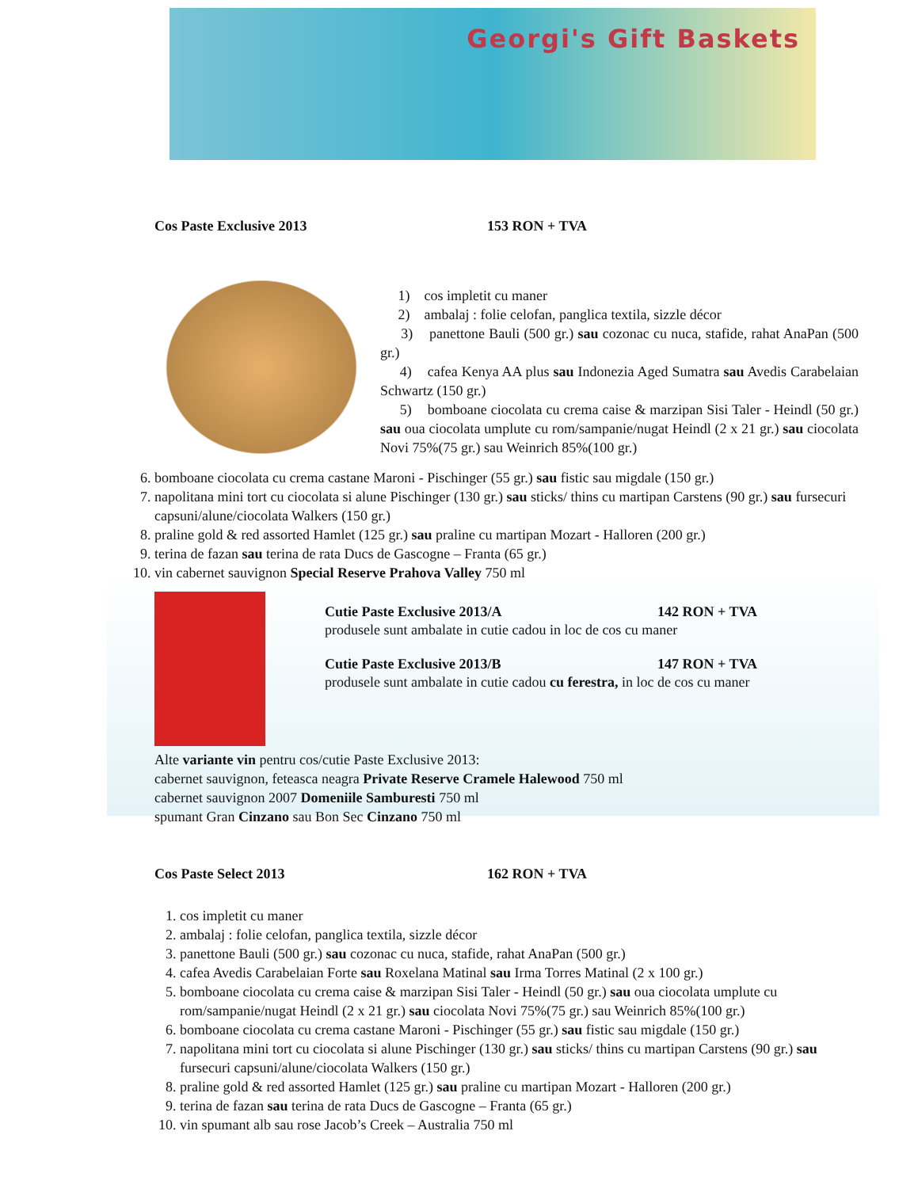Georgi's Gift Baskets
Cos Paste Exclusive 2013 153 RON + TVA
1) cos impletit cu maner
2) ambalaj : folie celofan, panglica textila, sizzle décor
3) panettone Bauli (500 gr.) sau cozonac cu nuca, stafide, rahat AnaPan (500 gr.)
4) cafea Kenya AA plus sau Indonezia Aged Sumatra sau Avedis Carabelaian Schwartz (150 gr.)
5) bomboane ciocolata cu crema caise & marzipan Sisi Taler - Heindl (50 gr.) sau oua ciocolata umplute cu rom/sampanie/nugat Heindl (2 x 21 gr.) sau ciocolata Novi 75%(75 gr.) sau Weinrich 85%(100 gr.)
6. bomboane ciocolata cu crema castane Maroni - Pischinger (55 gr.) sau fistic sau migdale (150 gr.)
7. napolitana mini tort cu ciocolata si alune Pischinger (130 gr.) sau sticks/ thins cu martipan Carstens (90 gr.) sau fursecuri capsuni/alune/ciocolata Walkers (150 gr.)
8. praline gold & red assorted Hamlet (125 gr.) sau praline cu martipan Mozart - Halloren (200 gr.)
9. terina de fazan sau terina de rata Ducs de Gascogne – Franta (65 gr.)
10. vin cabernet sauvignon Special Reserve Prahova Valley 750 ml
Cutie Paste Exclusive 2013/A 142 RON + TVA
produsele sunt ambalate in cutie cadou in loc de cos cu maner
Cutie Paste Exclusive 2013/B 147 RON + TVA
produsele sunt ambalate in cutie cadou cu ferestra, in loc de cos cu maner
Alte variante vin pentru cos/cutie Paste Exclusive 2013:
cabernet sauvignon, feteasca neagra Private Reserve Cramele Halewood 750 ml
cabernet sauvignon 2007 Domeniile Samburesti 750 ml
spumant Gran Cinzano sau Bon Sec Cinzano 750 ml
Cos Paste Select 2013 162 RON + TVA
1. cos impletit cu maner
2. ambalaj : folie celofan, panglica textila, sizzle décor
3. panettone Bauli (500 gr.) sau cozonac cu nuca, stafide, rahat AnaPan (500 gr.)
4. cafea Avedis Carabelaian Forte sau Roxelana Matinal sau Irma Torres Matinal (2 x 100 gr.)
5. bomboane ciocolata cu crema caise & marzipan Sisi Taler - Heindl (50 gr.) sau oua ciocolata umplute cu rom/sampanie/nugat Heindl (2 x 21 gr.) sau ciocolata Novi 75%(75 gr.) sau Weinrich 85%(100 gr.)
6. bomboane ciocolata cu crema castane Maroni - Pischinger (55 gr.) sau fistic sau migdale (150 gr.)
7. napolitana mini tort cu ciocolata si alune Pischinger (130 gr.) sau sticks/ thins cu martipan Carstens (90 gr.) sau fursecuri capsuni/alune/ciocolata Walkers (150 gr.)
8. praline gold & red assorted Hamlet (125 gr.) sau praline cu martipan Mozart - Halloren (200 gr.)
9. terina de fazan sau terina de rata Ducs de Gascogne – Franta (65 gr.)
10. vin spumant alb sau rose Jacob’s Creek – Australia 750 ml